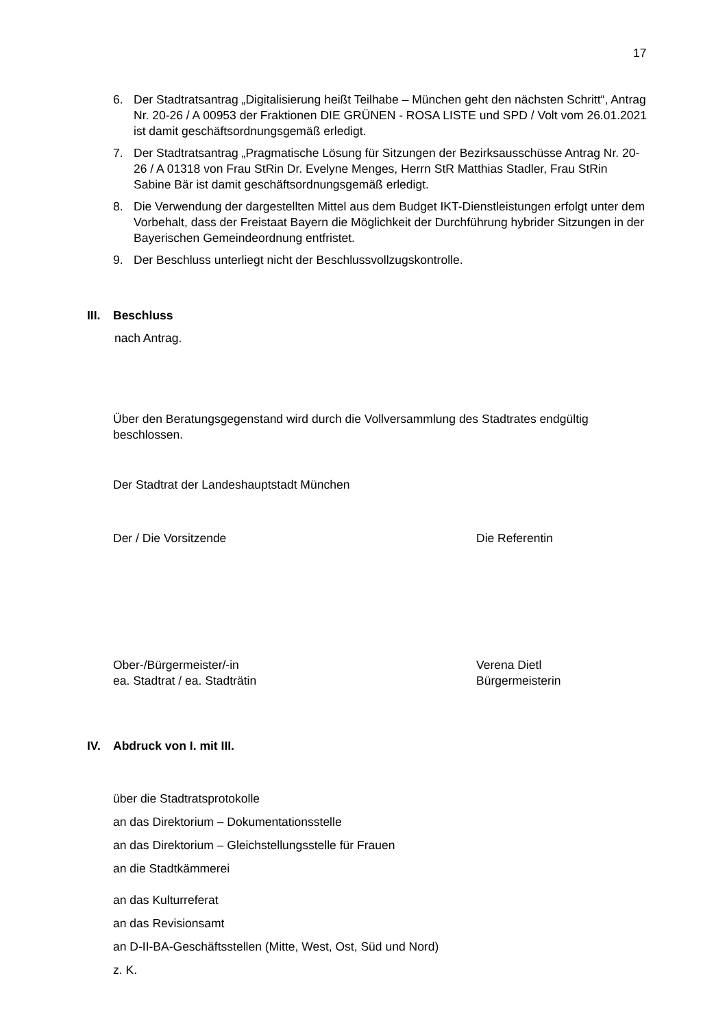17
6. Der Stadtratsantrag „Digitalisierung heißt Teilhabe – München geht den nächsten Schritt“, Antrag Nr. 20-26 / A 00953 der Fraktionen DIE GRÜNEN - ROSA LISTE und SPD / Volt vom 26.01.2021 ist damit geschäftsordnungsgemäß erledigt.
7. Der Stadtratsantrag „Pragmatische Lösung für Sitzungen der Bezirksausschüsse Antrag Nr. 20-26 / A 01318 von Frau StRin Dr. Evelyne Menges, Herrn StR Matthias Stadler, Frau StRin Sabine Bär ist damit geschäftsordnungsgemäß erledigt.
8. Die Verwendung der dargestellten Mittel aus dem Budget IKT-Dienstleistungen erfolgt unter dem Vorbehalt, dass der Freistaat Bayern die Möglichkeit der Durchführung hybrider Sitzungen in der Bayerischen Gemeindeordnung entfristet.
9. Der Beschluss unterliegt nicht der Beschlussvollzugskontrolle.
III. Beschluss
nach Antrag.
Über den Beratungsgegenstand wird durch die Vollversammlung des Stadtrates endgültig beschlossen.
Der Stadtrat der Landeshauptstadt München
Der / Die Vorsitzende Die Referentin
Ober-/Bürgermeister/-in
ea. Stadtrat / ea. Stadträtin Verena Dietl
Bürgermeisterin
IV. Abdruck von I. mit III.
über die Stadtratsprotokolle
an das Direktorium – Dokumentationsstelle
an das Direktorium – Gleichstellungsstelle für Frauen
an die Stadtkämmerei
an das Kulturreferat
an das Revisionsamt
an D-II-BA-Geschäftsstellen (Mitte, West, Ost, Süd und Nord)
z. K.